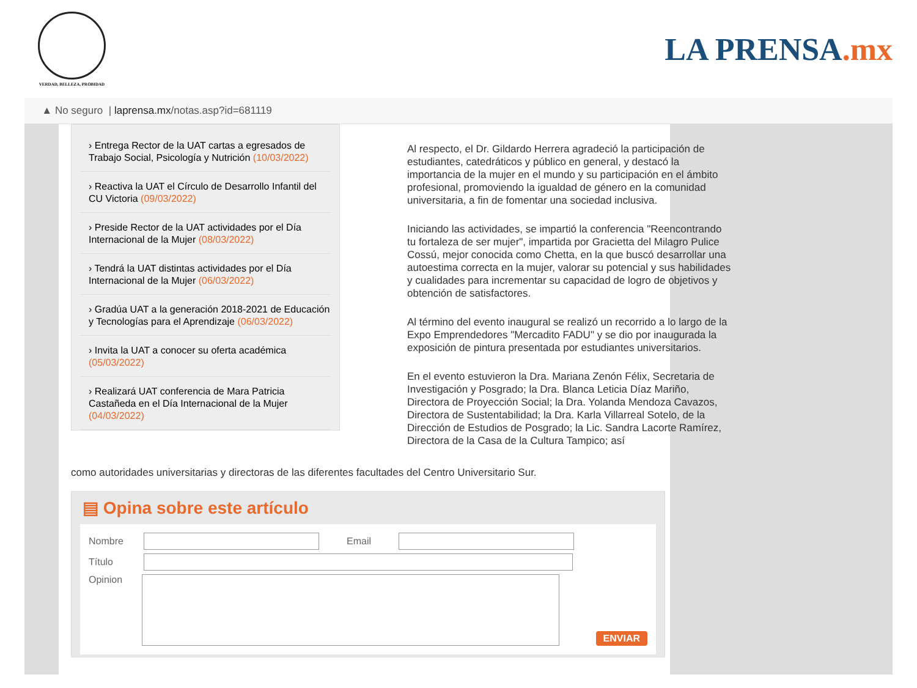VERDAD, BELLEZA, PROBIDAD
LA PRENSA.mx
▲ No seguro | laprensa.mx /notas.asp?id=681119
› Entrega Rector de la UAT cartas a egresados de Trabajo Social, Psicología y Nutrición (10/03/2022)
› Reactiva la UAT el Círculo de Desarrollo Infantil del CU Victoria (09/03/2022)
› Preside Rector de la UAT actividades por el Día Internacional de la Mujer (08/03/2022)
› Tendrá la UAT distintas actividades por el Día Internacional de la Mujer (06/03/2022)
› Gradúa UAT a la generación 2018-2021 de Educación y Tecnologías para el Aprendizaje (06/03/2022)
› Invita la UAT a conocer su oferta académica (05/03/2022)
› Realizará UAT conferencia de Mara Patricia Castañeda en el Día Internacional de la Mujer (04/03/2022)
Al respecto, el Dr. Gildardo Herrera agradeció la participación de estudiantes, catedráticos y público en general, y destacó la importancia de la mujer en el mundo y su participación en el ámbito profesional, promoviendo la igualdad de género en la comunidad universitaria, a fin de fomentar una sociedad inclusiva.
Iniciando las actividades, se impartió la conferencia "Reencontrando tu fortaleza de ser mujer", impartida por Gracietta del Milagro Pulice Cossú, mejor conocida como Chetta, en la que buscó desarrollar una autoestima correcta en la mujer, valorar su potencial y sus habilidades y cualidades para incrementar su capacidad de logro de objetivos y obtención de satisfactores.
Al término del evento inaugural se realizó un recorrido a lo largo de la Expo Emprendedores "Mercadito FADU" y se dio por inaugurada la exposición de pintura presentada por estudiantes universitarios.
En el evento estuvieron la Dra. Mariana Zenón Félix, Secretaria de Investigación y Posgrado; la Dra. Blanca Leticia Díaz Mariño, Directora de Proyección Social; la Dra. Yolanda Mendoza Cavazos, Directora de Sustentabilidad; la Dra. Karla Villarreal Sotelo, de la Dirección de Estudios de Posgrado; la Lic. Sandra Lacorte Ramírez, Directora de la Casa de la Cultura Tampico; así
como autoridades universitarias y directoras de las diferentes facultades del Centro Universitario Sur.
▤ Opina sobre este artículo
Nombre Email
Título
Opinion ENVIAR